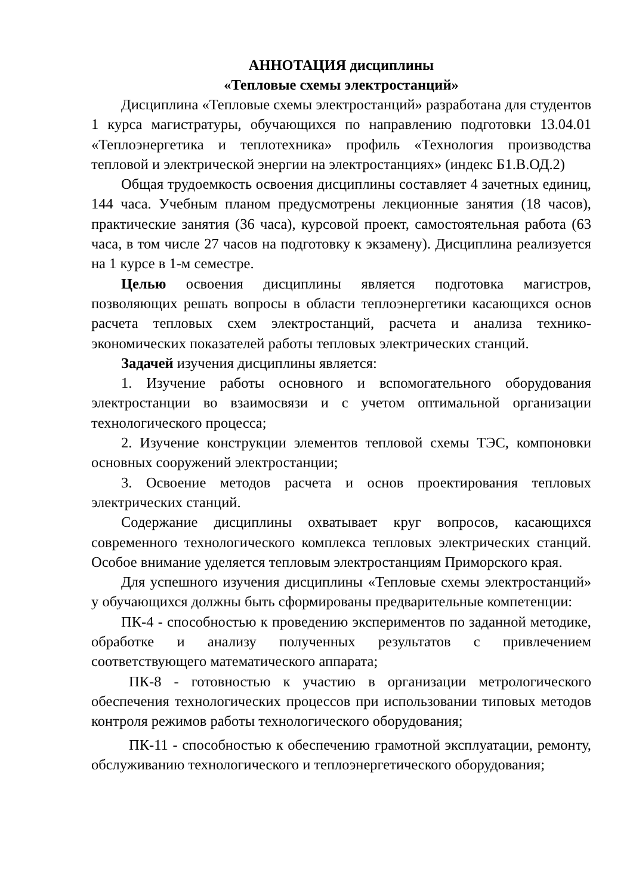АННОТАЦИЯ дисциплины
«Тепловые схемы электростанций»
Дисциплина «Тепловые схемы электростанций» разработана для студентов 1 курса магистратуры, обучающихся по направлению подготовки 13.04.01 «Теплоэнергетика и теплотехника» профиль «Технология производства тепловой и электрической энергии на электростанциях» (индекс Б1.В.ОД.2)
Общая трудоемкость освоения дисциплины составляет 4 зачетных единиц, 144 часа. Учебным планом предусмотрены лекционные занятия (18 часов), практические занятия (36 часа), курсовой проект, самостоятельная работа (63 часа, в том числе 27 часов на подготовку к экзамену). Дисциплина реализуется на 1 курсе в 1-м семестре.
Целью освоения дисциплины является подготовка магистров, позволяющих решать вопросы в области теплоэнергетики касающихся основ расчета тепловых схем электростанций, расчета и анализа технико-экономических показателей работы тепловых электрических станций.
Задачей изучения дисциплины является:
1. Изучение работы основного и вспомогательного оборудования электростанции во взаимосвязи и с учетом оптимальной организации технологического процесса;
2. Изучение конструкции элементов тепловой схемы ТЭС, компоновки основных сооружений электростанции;
3. Освоение методов расчета и основ проектирования тепловых электрических станций.
Содержание дисциплины охватывает круг вопросов, касающихся современного технологического комплекса тепловых электрических станций. Особое внимание уделяется тепловым электростанциям Приморского края.
Для успешного изучения дисциплины «Тепловые схемы электростанций» у обучающихся должны быть сформированы предварительные компетенции:
ПК-4 - способностью к проведению экспериментов по заданной методике, обработке и анализу полученных результатов с привлечением соответствующего математического аппарата;
ПК-8 - готовностью к участию в организации метрологического обеспечения технологических процессов при использовании типовых методов контроля режимов работы технологического оборудования;
ПК-11 - способностью к обеспечению грамотной эксплуатации, ремонту, обслуживанию технологического и теплоэнергетического оборудования;